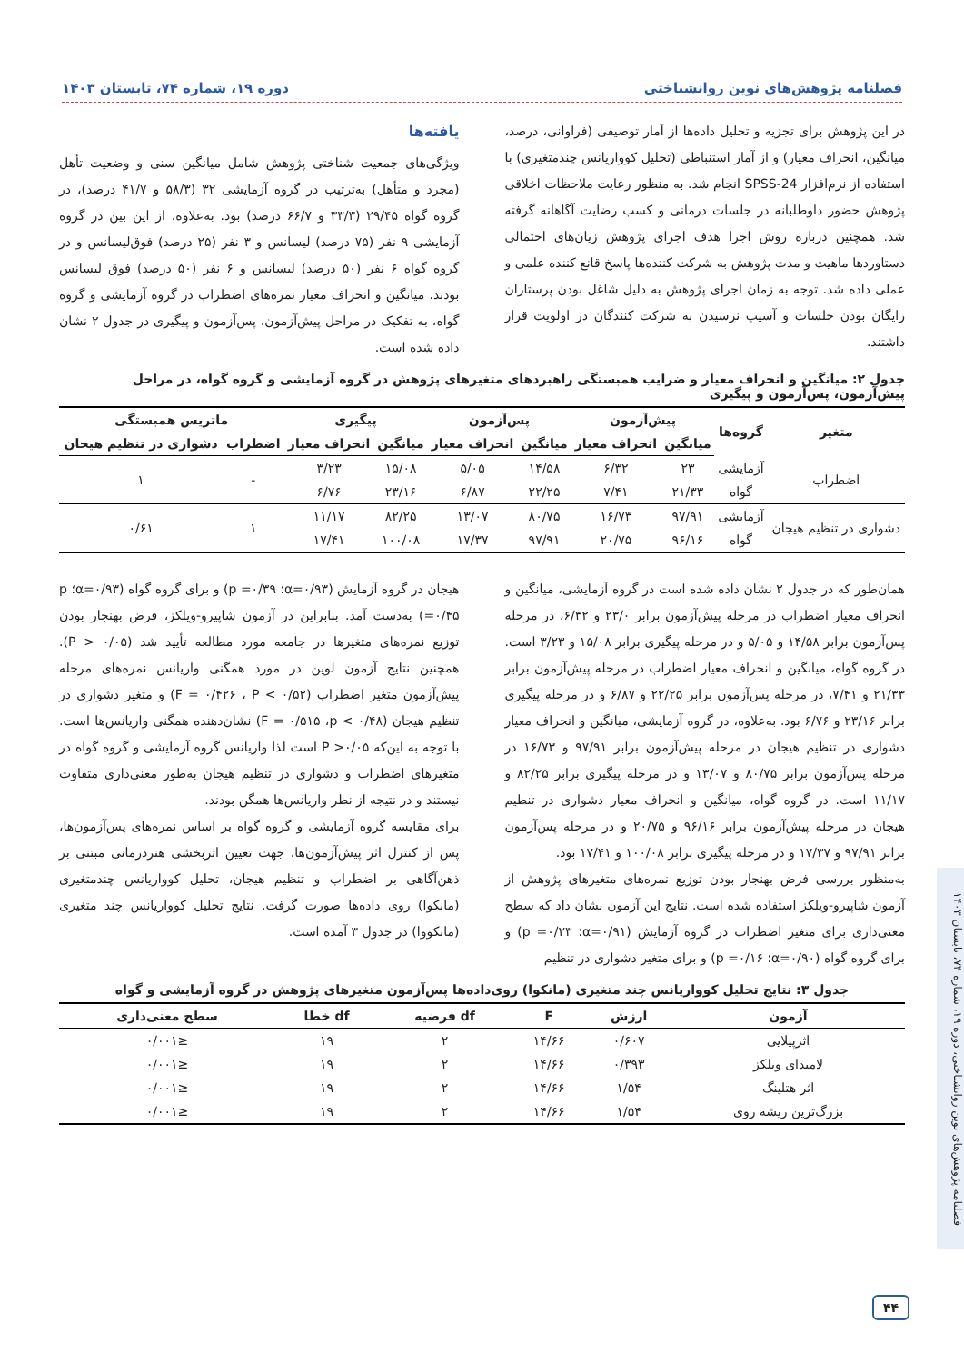فصلنامه پژوهش‌های نوین روانشناختی دوره ۱۹، شماره ۷۴، تابستان ۱۴۰۳
در این پژوهش برای تجزیه و تحلیل داده‌ها از آمار توصیفی (فراوانی، درصد، میانگین، انحراف معیار) و از آمار استنباطی (تحلیل کوواریانس چندمتغیری) با استفاده از نرم‌افزار SPSS-24 انجام شد. به منظور رعایت ملاحظات اخلاقی پژوهش حضور داوطلبانه در جلسات درمانی و کسب رضایت آگاهانه گرفته شد. همچنین درباره روش اجرا هدف اجرای پژوهش زیان‌های احتمالی دستاوردها ماهیت و مدت پژوهش به شرکت کننده‌ها پاسخ قانع کننده علمی و عملی داده شد. توجه به زمان اجرای پژوهش به دلیل شاغل بودن پرستاران رایگان بودن جلسات و آسیب نرسیدن به شرکت کنندگان در اولویت قرار داشتند.
یافته‌ها
ویژگی‌های جمعیت شناختی پژوهش شامل میانگین سنی و وضعیت تأهل (مجرد و متأهل) به‌ترتیب در گروه آزمایشی ۳۲ (۵۸/۳ و ۴۱/۷ درصد)، در گروه گواه ۲۹/۴۵ (۳۳/۳ و ۶۶/۷ درصد) بود. به‌علاوه، از این بین در گروه آزمایشی ۹ نفر (۷۵ درصد) لیسانس و ۳ نفر (۲۵ درصد) فوق‌لیسانس و در گروه گواه ۶ نفر (۵۰ درصد) لیسانس و ۶ نفر (۵۰ درصد) فوق لیسانس بودند. میانگین و انحراف معیار نمره‌های اضطراب در گروه آزمایشی و گروه گواه، به تفکیک در مراحل پیش‌آزمون، پس‌آزمون و پیگیری در جدول ۲ نشان داده شده است.
جدول ۲: میانگین و انحراف معیار و ضرایب همبستگی راهبردهای متغیرهای پژوهش در گروه آزمایشی و گروه گواه، در مراحل پیش‌آزمون، پس‌آزمون و پیگیری
| متغیر | گروه‌ها | پیش‌آزمون | | پس‌آزمون | | پیگیری | | ماتریس همبستگی | |
| --- | --- | --- | --- | --- | --- | --- | --- | --- | --- |
| | | میانگین | انحراف معیار | میانگین | انحراف معیار | میانگین | انحراف معیار | اضطراب | دشواری در تنظیم هیجان |
| اضطراب | آزمایشی | ۲۳ | ۶/۳۲ | ۱۴/۵۸ | ۵/۰۵ | ۱۵/۰۸ | ۳/۲۳ | - | ۱ |
| | گواه | ۲۱/۳۳ | ۷/۴۱ | ۲۲/۲۵ | ۶/۸۷ | ۲۳/۱۶ | ۶/۷۶ | | |
| دشواری در تنظیم هیجان | آزمایشی | ۹۷/۹۱ | ۱۶/۷۳ | ۸۰/۷۵ | ۱۳/۰۷ | ۸۲/۲۵ | ۱۱/۱۷ | ۱ | ۰/۶۱ |
| | گواه | ۹۶/۱۶ | ۲۰/۷۵ | ۹۷/۹۱ | ۱۷/۳۷ | ۱۰۰/۰۸ | ۱۷/۴۱ | | |
همان‌طور که در جدول ۲ نشان داده شده است در گروه آزمایشی، میانگین و انحراف معیار اضطراب در مرحله پیش‌آزمون برابر ۲۳/۰ و ۶/۳۲، در مرحله پس‌آزمون برابر ۱۴/۵۸ و ۵/۰۵ و در مرحله پیگیری برابر ۱۵/۰۸ و ۳/۲۳ است. در گروه گواه، میانگین و انحراف معیار اضطراب در مرحله پیش‌آزمون برابر ۲۱/۳۳ و ۷/۴۱، در مرحله پس‌آزمون برابر ۲۲/۲۵ و ۶/۸۷ و در مرحله پیگیری برابر ۲۳/۱۶ و ۶/۷۶ بود. به‌علاوه، در گروه آزمایشی، میانگین و انحراف معیار دشواری در تنظیم هیجان در مرحله پیش‌آزمون برابر ۹۷/۹۱ و ۱۶/۷۳ در مرحله پس‌آزمون برابر ۸۰/۷۵ و ۱۳/۰۷ و در مرحله پیگیری برابر ۸۲/۲۵ و ۱۱/۱۷ است. در گروه گواه، میانگین و انحراف معیار دشواری در تنظیم هیجان در مرحله پیش‌آزمون برابر ۹۶/۱۶ و ۲۰/۷۵ و در مرحله پس‌آزمون برابر ۹۷/۹۱ و ۱۷/۳۷ و در مرحله پیگیری برابر ۱۰۰/۰۸ و ۱۷/۴۱ بود.
به‌منظور بررسی فرض بهنجار بودن توزیع نمره‌های متغیرهای پژوهش از آزمون شاپیرو-ویلکز استفاده شده است. نتایج این آزمون نشان داد که سطح معنی‌داری برای متغیر اضطراب در گروه آزمایش (α=۰/۹۱؛ p =۰/۲۳) و برای گروه گواه (α=۰/۹۰؛ p =۰/۱۶) و برای متغیر دشواری در تنظیم
هیجان در گروه آزمایش (α=۰/۹۳؛ p =۰/۳۹) و برای گروه گواه (α=۰/۹۳؛ p =۰/۴۵) به‌دست آمد. بنابراین در آزمون شاپیرو-ویلکز، فرض بهنجار بودن توزیع نمره‌های متغیرها در جامعه مورد مطالعه تأیید شد (P > ۰/۰۵). همچنین نتایج آزمون لوین در مورد همگنی واریانس نمره‌های مرحله پیش‌آزمون متغیر اضطراب (F = ۰/۴۲۶ ، P < ۰/۵۲) و متغیر دشواری در تنظیم هیجان (F = ۰/۵۱۵ ،p < ۰/۴۸) نشان‌دهنده همگنی واریانس‌ها است. با توجه به این‌که P >۰/۰۵ است لذا واریانس گروه آزمایشی و گروه گواه در متغیرهای اضطراب و دشواری در تنظیم هیجان به‌طور معنی‌داری متفاوت نیستند و در نتیجه از نظر واریانس‌ها همگن بودند.
برای مقایسه گروه آزمایشی و گروه گواه بر اساس نمره‌های پس‌آزمون‌ها، پس از کنترل اثر پیش‌آزمون‌ها، جهت تعیین اثربخشی هنردرمانی مبتنی بر ذهن‌آگاهی بر اضطراب و تنظیم هیجان، تحلیل کوواریانس چندمتغیری (مانکوا) روی داده‌ها صورت گرفت. نتایج تحلیل کوواریانس چند متغیری (مانکووا) در جدول ۳ آمده است.
جدول ۳: نتایج تحلیل کوواریانس چند متغیری (مانکوا) روی‌داده‌ها پس‌آزمون متغیرهای پژوهش در گروه آزمایشی و گواه
| آزمون | ارزش | F | df فرضیه | df خطا | سطح معنی‌داری |
| --- | --- | --- | --- | --- | --- |
| اثرپیلایی | ۰/۶۰۷ | ۱۴/۶۶ | ۲ | ۱۹ | ≤۰/۰۰۱ |
| لامبدای ویلکز | ۰/۳۹۳ | ۱۴/۶۶ | ۲ | ۱۹ | ≤۰/۰۰۱ |
| اثر هتلینگ | ۱/۵۴ | ۱۴/۶۶ | ۲ | ۱۹ | ≤۰/۰۰۱ |
| بزرگ‌ترین ریشه روی | ۱/۵۴ | ۱۴/۶۶ | ۲ | ۱۹ | ≤۰/۰۰۱ |
فصلنامه پژوهش‌های نوین روانشناختی، دوره ۱۹، شماره ۷۴، تابستان ۱۴۰۳
۴۴